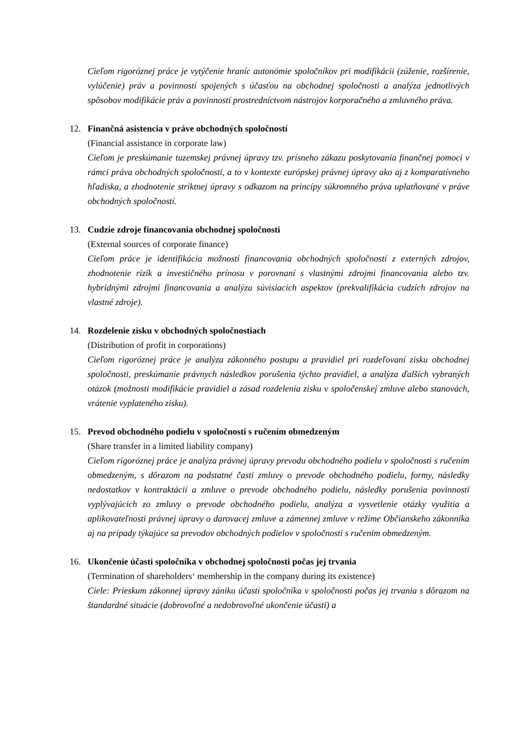Cieľom rigoróznej práce je vytýčenie hraníc autonómie spoločníkov pri modifikácii (zúženie, rozšírenie, vylúčenie) práv a povinností spojených s účasťou na obchodnej spoločnosti a analýza jednotlivých spôsobov modifikácie práv a povinností prostredníctvom nástrojov korporačného a zmluvného práva.
12. Finančná asistencia v práve obchodných spoločností
(Financial assistance in corporate law)
Cieľom je preskúmanie tuzemskej právnej úpravy tzv. prísneho zákazu poskytovania finančnej pomoci v rámci práva obchodných spoločností, a to v kontexte európskej právnej úpravy ako aj z komparatívneho hľadiska, a zhodnotenie striktnej úpravy s odkazom na princípy súkromného práva uplatňované v práve obchodných spoločností.
13. Cudzie zdroje financovania obchodnej spoločnosti
(External sources of corporate finance)
Cieľom práce je identifikácia možností financovania obchodných spoločností z externých zdrojov, zhodnotenie rizík a investičného prínosu v porovnaní s vlastnými zdrojmi financovania alebo tzv. hybridnými zdrojmi financovania a analýza súvisiacich aspektov (prekvalifikácia cudzích zdrojov na vlastné zdroje).
14. Rozdelenie zisku v obchodných spoločnostiach
(Distribution of profit in corporations)
Cieľom rigoróznej práce je analýza zákonného postupu a pravidiel pri rozdeľovaní zisku obchodnej spoločnosti, preskúmanie právnych následkov porušenia týchto pravidiel, a analýza ďalších vybraných otázok (možnosti modifikácie pravidiel a zásad rozdelenia zisku v spoločenskej zmluve alebo stanovách, vrátenie vyplateného zisku).
15. Prevod obchodného podielu v spoločnosti s ručením obmedzeným
(Share transfer in a limited liability company)
Cieľom rigoróznej práce je analýza právnej úpravy prevodu obchodného podielu v spoločnosti s ručením obmedzeným, s dôrazom na podstatné časti zmluvy o prevode obchodného podielu, formy, následky nedostatkov v kontraktácií a zmluve o prevode obchodného podielu, následky porušenia povinností vyplývajúcich zo zmluvy o prevode obchodného podielu, analýza a vysvetlenie otázky využitia a aplikovateľnosti právnej úpravy o darovacej zmluve a zámennej zmluve v režime Občianskeho zákonníka aj na prípady týkajúce sa prevodov obchodných podielov v spoločnosti s ručením obmedzeným.
16. Ukončenie účasti spoločníka v obchodnej spoločnosti počas jej trvania
(Termination of shareholders‘ membership in the company during its existence)
Ciele: Prieskum zákonnej úpravy zániku účasti spoločníka v spoločnosti počas jej trvania s dôrazom na štandardné situácie (dobrovoľné a nedobrovoľné ukončenie účasti) a